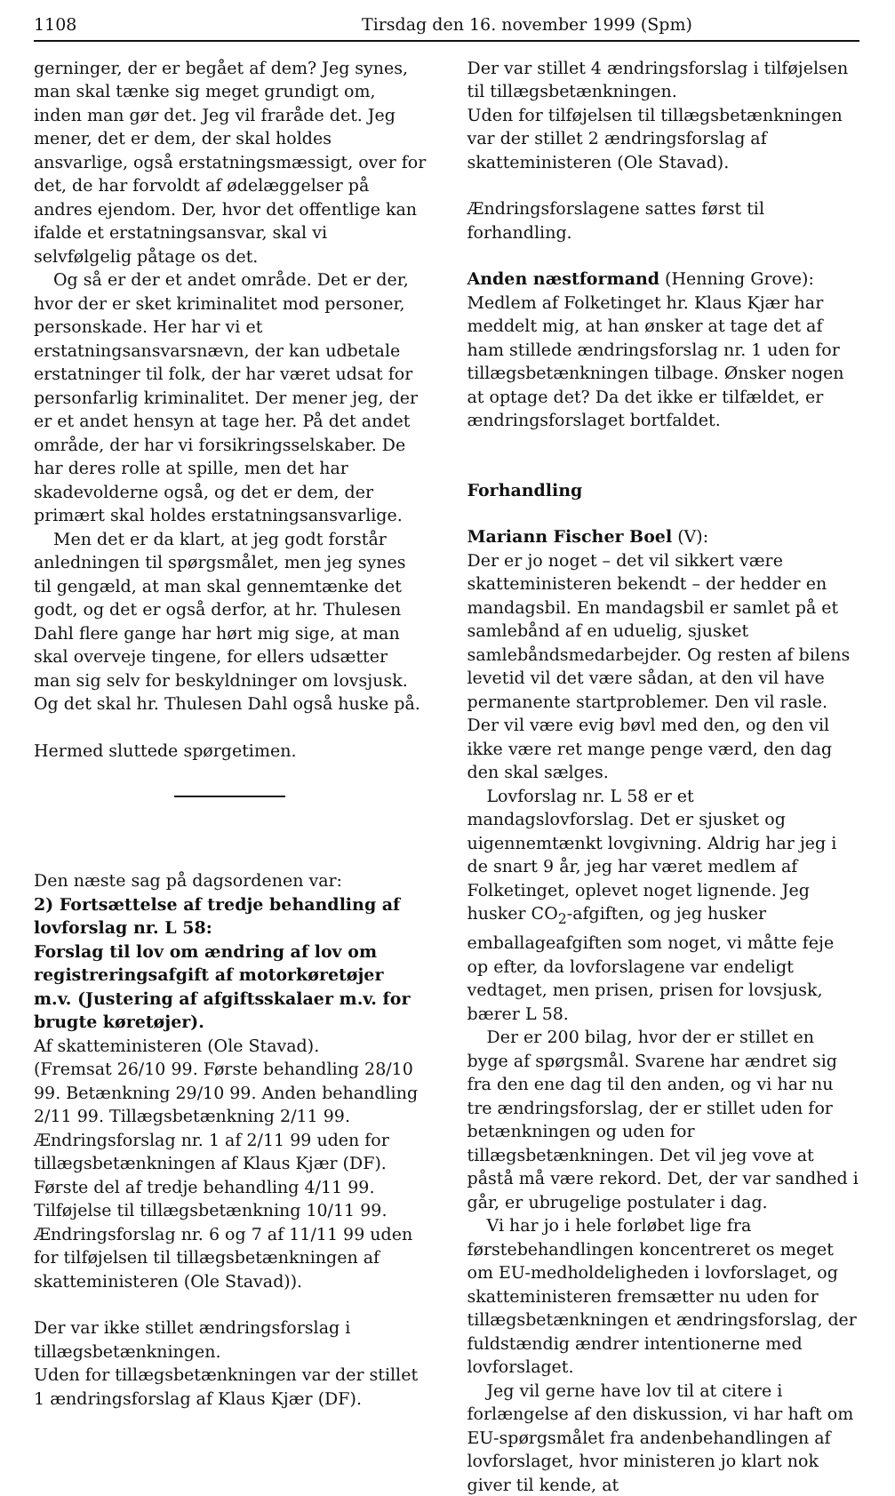1108 Tirsdag den 16. november 1999 (Spm)
gerninger, der er begået af dem? Jeg synes, man skal tænke sig meget grundigt om, inden man gør det. Jeg vil fraråde det. Jeg mener, det er dem, der skal holdes ansvarlige, også erstatningsmæssigt, over for det, de har forvoldt af ødelæggelser på andres ejendom. Der, hvor det offentlige kan ifalde et erstatningsansvar, skal vi selvfølgelig påtage os det.
Og så er der et andet område. Det er der, hvor der er sket kriminalitet mod personer, personskade. Her har vi et erstatningsansvarsnævn, der kan udbetale erstatninger til folk, der har været udsat for personfarlig kriminalitet. Der mener jeg, der er et andet hensyn at tage her. På det andet område, der har vi forsikringsselskaber. De har deres rolle at spille, men det har skadevolderne også, og det er dem, der primært skal holdes erstatningsansvarlige.
Men det er da klart, at jeg godt forstår anledningen til spørgsmålet, men jeg synes til gengæld, at man skal gennemtænke det godt, og det er også derfor, at hr. Thulesen Dahl flere gange har hørt mig sige, at man skal overveje tingene, for ellers udsætter man sig selv for beskyldninger om lovsjusk. Og det skal hr. Thulesen Dahl også huske på.
Hermed sluttede spørgetimen.
Den næste sag på dagsordenen var:
2) Fortsættelse af tredje behandling af lovforslag nr. L 58:
Forslag til lov om ændring af lov om registreringsafgift af motorkøretøjer m.v. (Justering af afgiftsskalaer m.v. for brugte køretøjer).
Af skatteministeren (Ole Stavad).
(Fremsat 26/10 99. Første behandling 28/10 99. Betænkning 29/10 99. Anden behandling 2/11 99. Tillægsbetænkning 2/11 99. Ændringsforslag nr. 1 af 2/11 99 uden for tillægsbetænkningen af Klaus Kjær (DF). Første del af tredje behandling 4/11 99. Tilføjelse til tillægsbetænkning 10/11 99. Ændringsforslag nr. 6 og 7 af 11/11 99 uden for tilføjelsen til tillægsbetænkningen af skatteministeren (Ole Stavad)).
Der var ikke stillet ændringsforslag i tillægsbetænkningen.
Uden for tillægsbetænkningen var der stillet 1 ændringsforslag af Klaus Kjær (DF).
Der var stillet 4 ændringsforslag i tilføjelsen til tillægsbetænkningen.
Uden for tilføjelsen til tillægsbetænkningen var der stillet 2 ændringsforslag af skatteministeren (Ole Stavad).
Ændringsforslagene sattes først til forhandling.
Anden næstformand (Henning Grove):
Medlem af Folketinget hr. Klaus Kjær har meddelt mig, at han ønsker at tage det af ham stillede ændringsforslag nr. 1 uden for tillægsbetænkningen tilbage. Ønsker nogen at optage det? Da det ikke er tilfældet, er ændringsforslaget bortfaldet.
Forhandling
Mariann Fischer Boel (V):
Der er jo noget – det vil sikkert være skatteministeren bekendt – der hedder en mandagsbil. En mandagsbil er samlet på et samlebånd af en uduelig, sjusket samlebåndsmedarbejder. Og resten af bilens levetid vil det være sådan, at den vil have permanente startproblemer. Den vil rasle. Der vil være evig bøvl med den, og den vil ikke være ret mange penge værd, den dag den skal sælges.
Lovforslag nr. L 58 er et mandagslovforslag. Det er sjusket og uigennemtænkt lovgivning. Aldrig har jeg i de snart 9 år, jeg har været medlem af Folketinget, oplevet noget lignende. Jeg husker CO<sub>2</sub>-afgiften, og jeg husker emballageafgiften som noget, vi måtte feje op efter, da lovforslagene var endeligt vedtaget, men prisen, prisen for lovsjusk, bærer L 58.
Der er 200 bilag, hvor der er stillet en byge af spørgsmål. Svarene har ændret sig fra den ene dag til den anden, og vi har nu tre ændringsforslag, der er stillet uden for betænkningen og uden for tillægsbetænkningen. Det vil jeg vove at påstå må være rekord. Det, der var sandhed i går, er ubrugelige postulater i dag.
Vi har jo i hele forløbet lige fra førstebehandlingen koncentreret os meget om EU-medholdeligheden i lovforslaget, og skatteministeren fremsætter nu uden for tillægsbetænkningen et ændringsforslag, der fuldstændig ændrer intentionerne med lovforslaget.
Jeg vil gerne have lov til at citere i forlængelse af den diskussion, vi har haft om EU-spørgsmålet fra andenbehandlingen af lovforslaget, hvor ministeren jo klart nok giver til kende, at